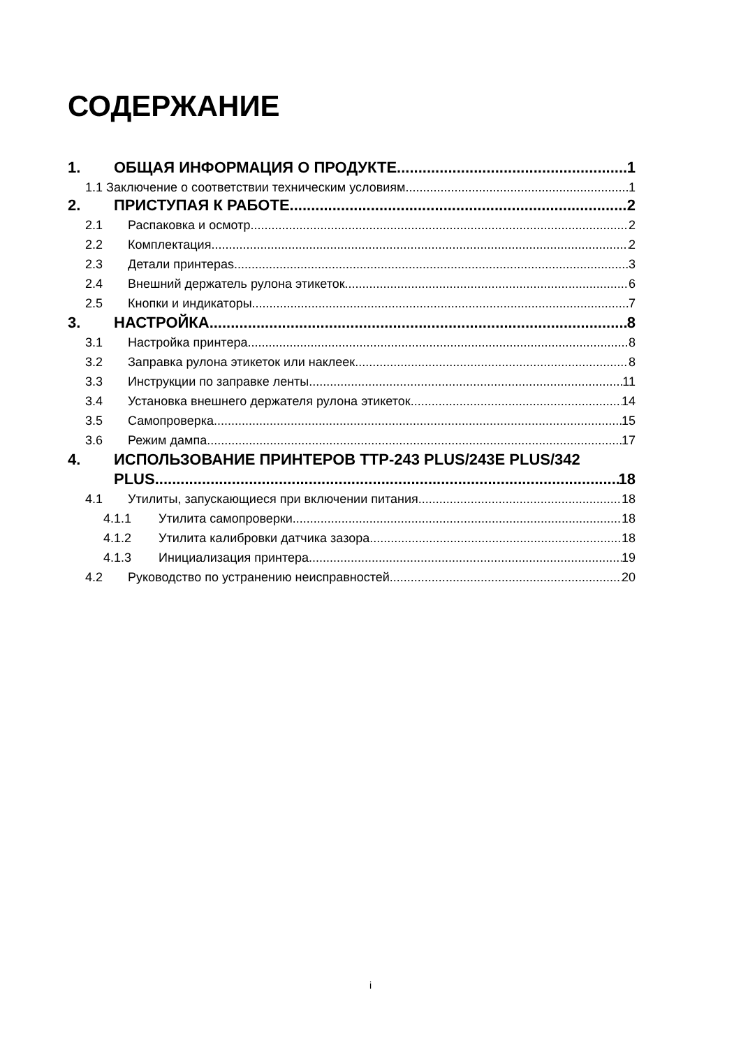СОДЕРЖАНИЕ
1. ОБЩАЯ ИНФОРМАЦИЯ О ПРОДУКТЕ 1
1.1 Заключение о соответствии техническим условиям 1
2. ПРИСТУПАЯ К РАБОТЕ 2
2.1 Распаковка и осмотр 2
2.2 Комплектация 2
2.3 Детали принтераs 3
2.4 Внешний держатель рулона этикеток 6
2.5 Кнопки и индикаторы 7
3. НАСТРОЙКА 8
3.1 Настройка принтера 8
3.2 Заправка рулона этикеток или наклеек 8
3.3 Инструкции по заправке ленты 11
3.4 Установка внешнего держателя рулона этикеток 14
3.5 Самопроверка 15
3.6 Режим дампа 17
4. ИСПОЛЬЗОВАНИЕ ПРИНТЕРОВ TTP-243 PLUS/243E PLUS/342
PLUS 18
4.1 Утилиты, запускающиеся при включении питания 18
4.1.1 Утилита самопроверки 18
4.1.2 Утилита калибровки датчика зазора 18
4.1.3 Инициализация принтера 19
4.2 Руководство по устранению неисправностей 20
i